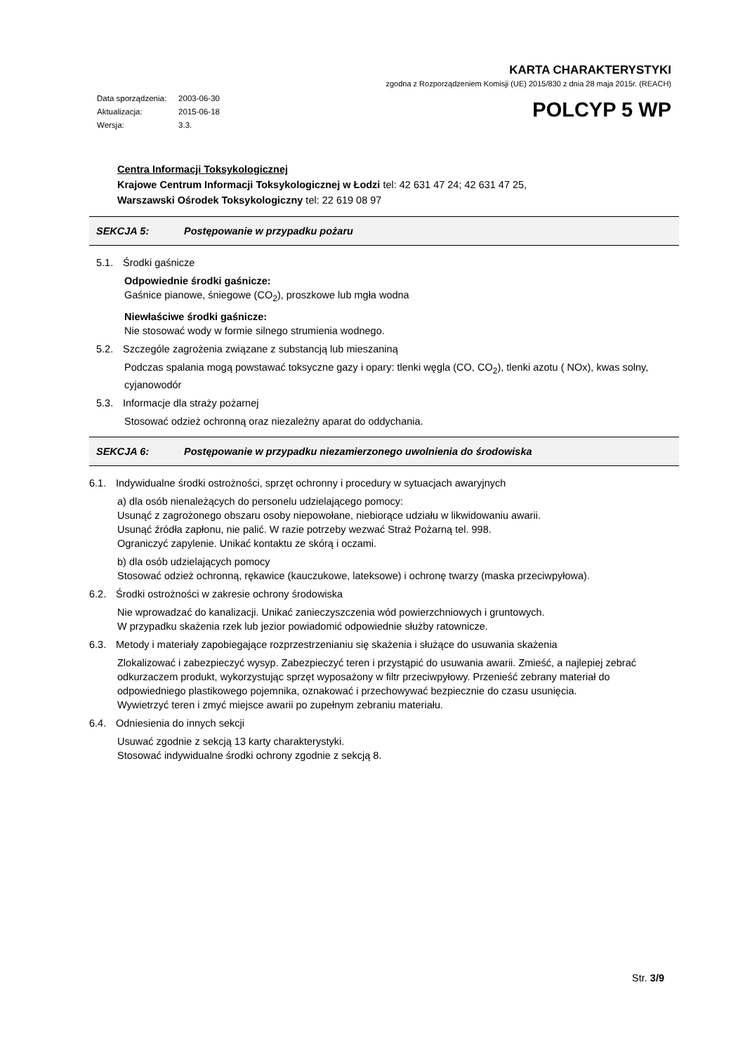KARTA CHARAKTERYSTYKI
zgodna z Rozporządzeniem Komisji (UE) 2015/830 z dnia 28 maja 2015r. (REACH)
| Data sporządzenia: | 2003-06-30 |
| Aktualizacja: | 2015-06-18 |
| Wersja: | 3.3. |
POLCYP 5 WP
Centra Informacji Toksykologicznej
Krajowe Centrum Informacji Toksykologicznej w Łodzi tel: 42 631 47 24; 42 631 47 25,
Warszawski Ośrodek Toksykologiczny tel: 22 619 08 97
SEKCJA 5: Postępowanie w przypadku pożaru
5.1. Środki gaśnicze
Odpowiednie środki gaśnicze:
Gaśnice pianowe, śniegowe (CO<sub>2</sub>), proszkowe lub mgła wodna
Niewłaściwe środki gaśnicze:
Nie stosować wody w formie silnego strumienia wodnego.
5.2. Szczególe zagrożenia związane z substancją lub mieszaniną
Podczas spalania mogą powstawać toksyczne gazy i opary: tlenki węgla (CO, CO<sub>2</sub>), tlenki azotu ( NOx), kwas solny, cyjanowodór
5.3. Informacje dla straży pożarnej
Stosować odzież ochronną oraz niezależny aparat do oddychania.
SEKCJA 6: Postępowanie w przypadku niezamierzonego uwolnienia do środowiska
6.1. Indywidualne środki ostrożności, sprzęt ochronny i procedury w sytuacjach awaryjnych
a) dla osób nienależących do personelu udzielającego pomocy:
Usunąć z zagrożonego obszaru osoby niepowołane, niebiorące udziału w likwidowaniu awarii.
Usunąć źródła zapłonu, nie palić. W razie potrzeby wezwać Straż Pożarną tel. 998.
Ograniczyć zapylenie. Unikać kontaktu ze skórą i oczami.
b) dla osób udzielających pomocy
Stosować odzież ochronną, rękawice (kauczukowe, lateksowe) i ochronę twarzy (maska przeciwpyłowa).
6.2. Środki ostrożności w zakresie ochrony środowiska
Nie wprowadzać do kanalizacji. Unikać zanieczyszczenia wód powierzchniowych i gruntowych.
W przypadku skażenia rzek lub jezior powiadomić odpowiednie służby ratownicze.
6.3. Metody i materiały zapobiegające rozprzestrzenianiu się skażenia i służące do usuwania skażenia
Zlokalizować i zabezpieczyć wysyp. Zabezpieczyć teren i przystąpić do usuwania awarii. Zmieść, a najlepiej zebrać odkurzaczem produkt, wykorzystując sprzęt wyposażony w filtr przeciwpyłowy. Przenieść zebrany materiał do odpowiedniego plastikowego pojemnika, oznakować i przechowywać bezpiecznie do czasu usunięcia.
Wywietrzyć teren i zmyć miejsce awarii po zupełnym zebraniu materiału.
6.4. Odniesienia do innych sekcji
Usuwać zgodnie z sekcją 13 karty charakterystyki.
Stosować indywidualne środki ochrony zgodnie z sekcją 8.
Str. 3/9